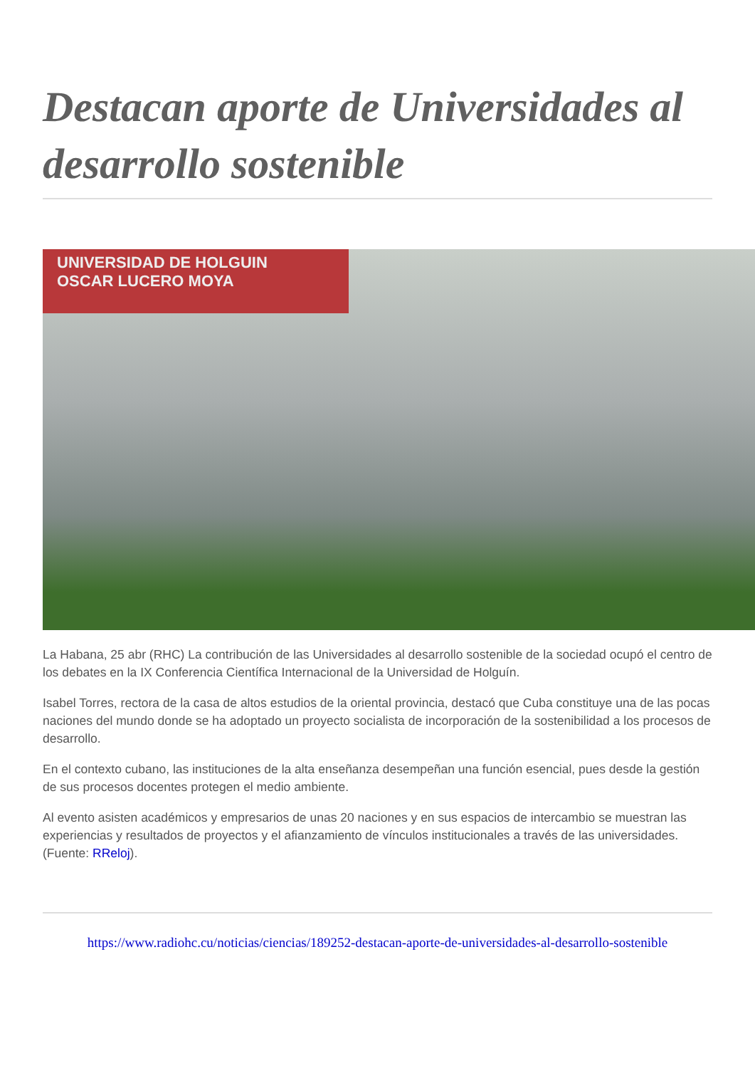Destacan aporte de Universidades al desarrollo sostenible
UNIVERSIDAD DE HOLGUIN
OSCAR LUCERO MOYA
La Habana, 25 abr (RHC) La contribución de las Universidades al desarrollo sostenible de la sociedad ocupó el centro de los debates en la IX Conferencia Científica Internacional de la Universidad de Holguín.
Isabel Torres, rectora de la casa de altos estudios de la oriental provincia, destacó que Cuba constituye una de las pocas naciones del mundo donde se ha adoptado un proyecto socialista de incorporación de la sostenibilidad a los procesos de desarrollo.
En el contexto cubano, las instituciones de la alta enseñanza desempeñan una función esencial, pues desde la gestión de sus procesos docentes protegen el medio ambiente.
Al evento asisten académicos y empresarios de unas 20 naciones y en sus espacios de intercambio se muestran las experiencias y resultados de proyectos y el afianzamiento de vínculos institucionales a través de las universidades. (Fuente: RReloj).
https://www.radiohc.cu/noticias/ciencias/189252-destacan-aporte-de-universidades-al-desarrollo-sostenible